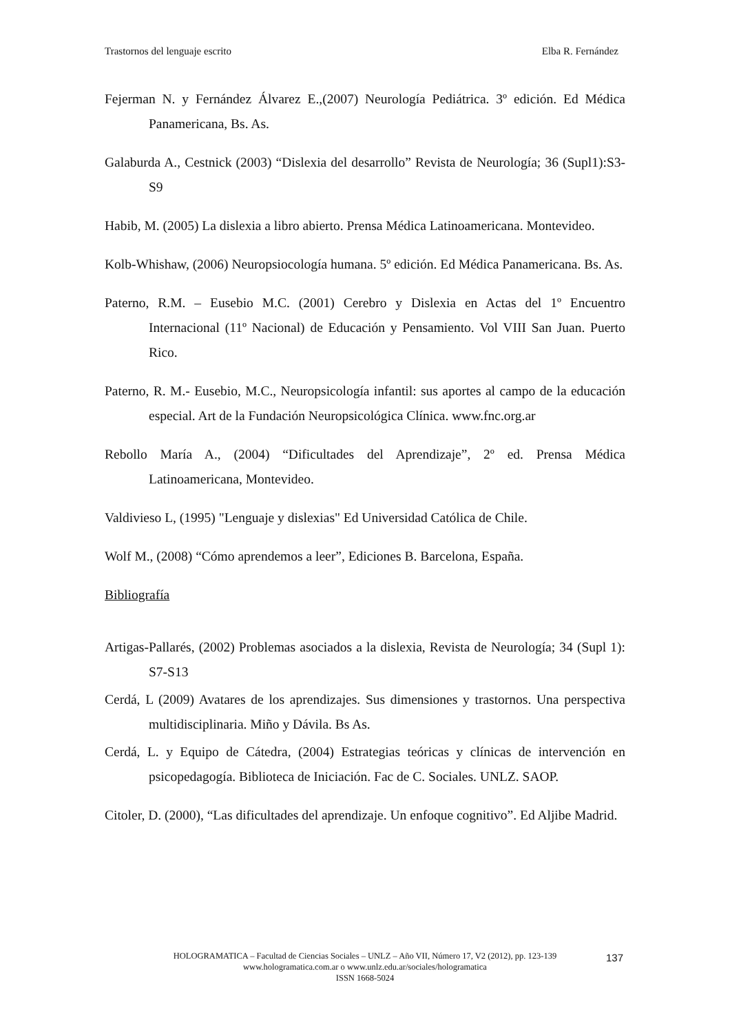Trastornos del lenguaje escrito Elba R. Fernández
Fejerman N. y Fernández Álvarez E.,(2007) Neurología Pediátrica. 3º edición. Ed Médica Panamericana, Bs. As.
Galaburda A., Cestnick (2003) “Dislexia del desarrollo” Revista de Neurología; 36 (Supl1):S3-S9
Habib, M. (2005) La dislexia a libro abierto. Prensa Médica Latinoamericana. Montevideo.
Kolb-Whishaw, (2006) Neuropsiocología humana. 5º edición. Ed Médica Panamericana. Bs. As.
Paterno, R.M. – Eusebio M.C. (2001) Cerebro y Dislexia en Actas del 1º Encuentro Internacional (11º Nacional) de Educación y Pensamiento. Vol VIII San Juan. Puerto Rico.
Paterno, R. M.- Eusebio, M.C., Neuropsicología infantil: sus aportes al campo de la educación especial. Art de la Fundación Neuropsicológica Clínica. www.fnc.org.ar
Rebollo María A., (2004) “Dificultades del Aprendizaje”, 2º ed. Prensa Médica Latinoamericana, Montevideo.
Valdivieso L, (1995) "Lenguaje y dislexias" Ed Universidad Católica de Chile.
Wolf M., (2008) “Cómo aprendemos a leer”, Ediciones B. Barcelona, España.
Bibliografía
Artigas-Pallarés, (2002) Problemas asociados a la dislexia, Revista de Neurología; 34 (Supl 1): S7-S13
Cerdá, L (2009) Avatares de los aprendizajes. Sus dimensiones y trastornos. Una perspectiva multidisciplinaria. Miño y Dávila. Bs As.
Cerdá, L. y Equipo de Cátedra, (2004) Estrategias teóricas y clínicas de intervención en psicopedagogía. Biblioteca de Iniciación. Fac de C. Sociales. UNLZ. SAOP.
Citoler, D. (2000), “Las dificultades del aprendizaje. Un enfoque cognitivo”. Ed Aljibe Madrid.
HOLOGRAMATICA – Facultad de Ciencias Sociales – UNLZ – Año VII, Número 17, V2 (2012), pp. 123-139
www.hologramatica.com.ar o www.unlz.edu.ar/sociales/hologramatica
ISSN 1668-5024
137